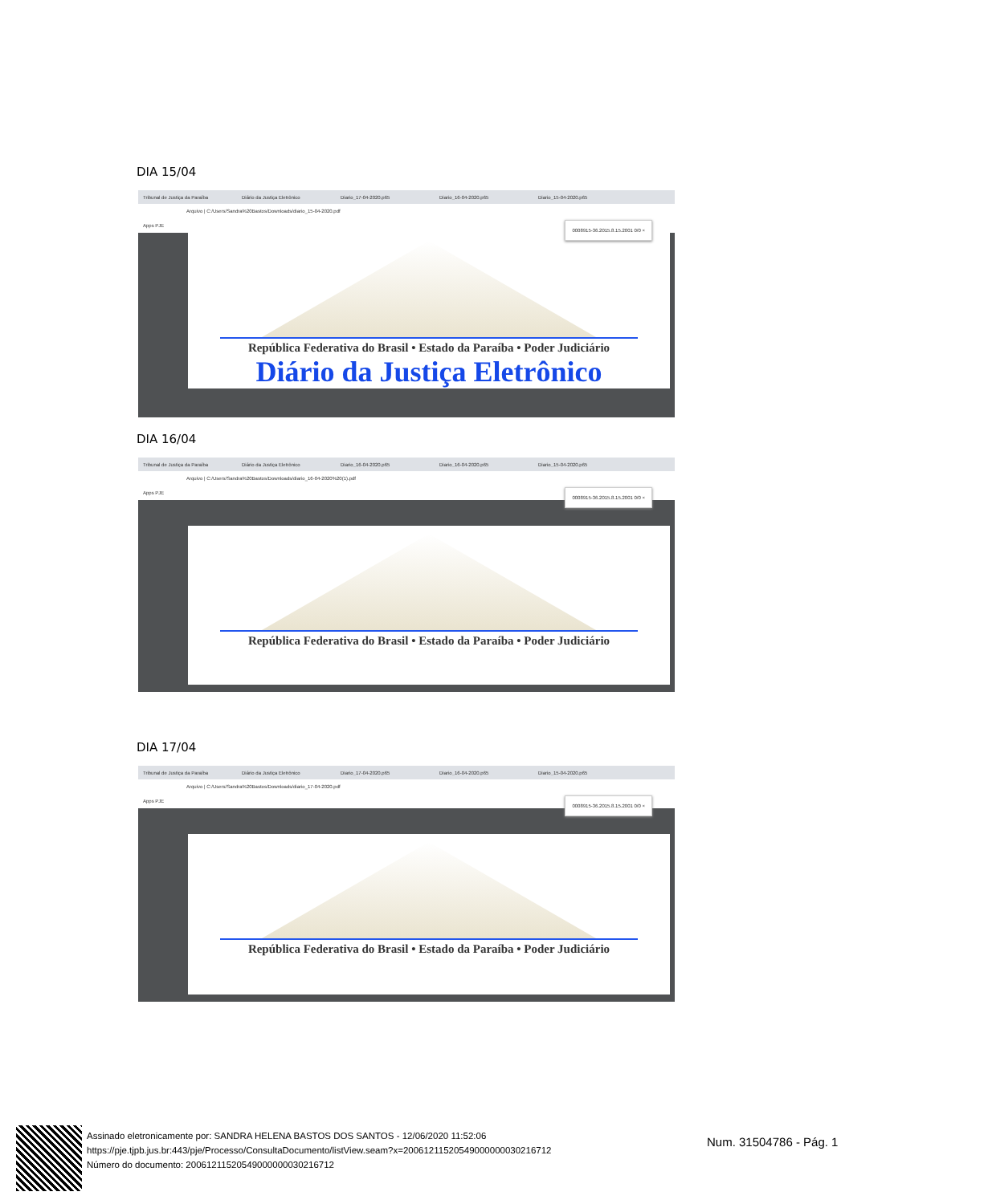DIA 15/04
Tribunal de Justiça da Paraíba Diário da Justiça Eletrônico Diario_17-04-2020.p65 Diario_16-04-2020.p65 Diario_15-04-2020.p65
Arquivo | C:/Users/Sandra%20Bastos/Downloads/diario_15-04-2020.pdf
Apps PJE 0008915-36.2015.8.15.2001 0/0 ×
República Federativa do Brasil • Estado da Paraíba • Poder Judiciário
Diário da Justiça Eletrônico
DIA 16/04
Tribunal de Justiça da Paraíba Diário da Justiça Eletrônico Diario_16-04-2020.p65 Diario_16-04-2020.p65 Diario_15-04-2020.p65
Arquivo | C:/Users/Sandra%20Bastos/Downloads/diario_16-04-2020%20(1).pdf
Apps PJE 0008915-36.2015.8.15.2001 0/0 ×
República Federativa do Brasil • Estado da Paraíba • Poder Judiciário
DIA 17/04
Tribunal de Justiça da Paraíba Diário da Justiça Eletrônico Diario_17-04-2020.p65 Diario_16-04-2020.p65 Diario_15-04-2020.p65
Arquivo | C:/Users/Sandra%20Bastos/Downloads/diario_17-04-2020.pdf
Apps PJE 0008915-36.2015.8.15.2001 0/0 ×
República Federativa do Brasil • Estado da Paraíba • Poder Judiciário
Assinado eletronicamente por: SANDRA HELENA BASTOS DOS SANTOS - 12/06/2020 11:52:06
https://pje.tjpb.jus.br:443/pje/Processo/ConsultaDocumento/listView.seam?x=20061211520549000000030216712
Número do documento: 20061211520549000000030216712
Num. 31504786 - Pág. 1